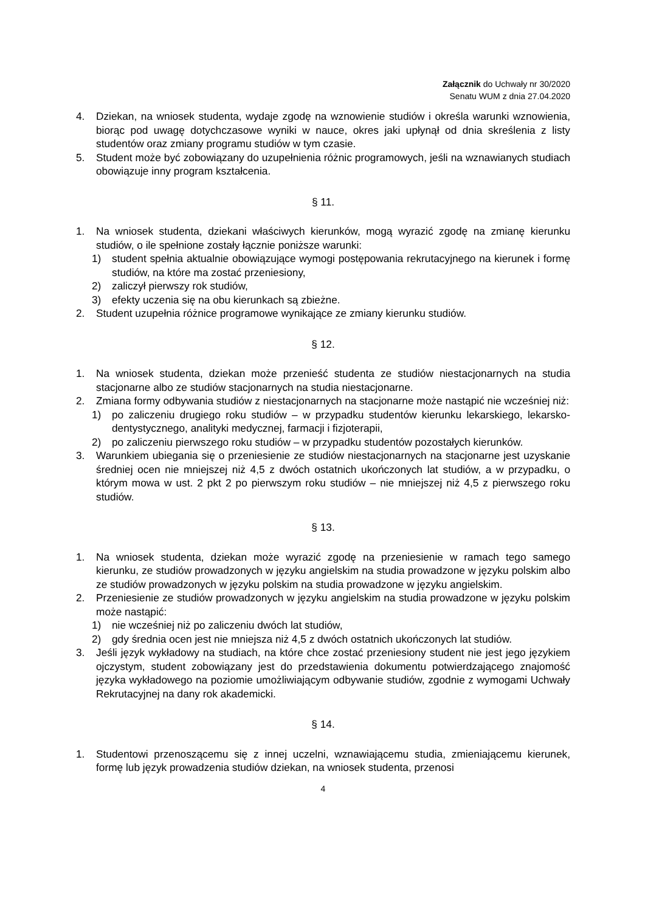Załącznik do Uchwały nr 30/2020
Senatu WUM z dnia 27.04.2020
4. Dziekan, na wniosek studenta, wydaje zgodę na wznowienie studiów i określa warunki wznowienia, biorąc pod uwagę dotychczasowe wyniki w nauce, okres jaki upłynął od dnia skreślenia z listy studentów oraz zmiany programu studiów w tym czasie.
5. Student może być zobowiązany do uzupełnienia różnic programowych, jeśli na wznawianych studiach obowiązuje inny program kształcenia.
§ 11.
1. Na wniosek studenta, dziekani właściwych kierunków, mogą wyrazić zgodę na zmianę kierunku studiów, o ile spełnione zostały łącznie poniższe warunki:
1) student spełnia aktualnie obowiązujące wymogi postępowania rekrutacyjnego na kierunek i formę studiów, na które ma zostać przeniesiony,
2) zaliczył pierwszy rok studiów,
3) efekty uczenia się na obu kierunkach są zbieżne.
2. Student uzupełnia różnice programowe wynikające ze zmiany kierunku studiów.
§ 12.
1. Na wniosek studenta, dziekan może przenieść studenta ze studiów niestacjonarnych na studia stacjonarne albo ze studiów stacjonarnych na studia niestacjonarne.
2. Zmiana formy odbywania studiów z niestacjonarnych na stacjonarne może nastąpić nie wcześniej niż:
1) po zaliczeniu drugiego roku studiów – w przypadku studentów kierunku lekarskiego, lekarsko-dentystycznego, analityki medycznej, farmacji i fizjoterapii,
2) po zaliczeniu pierwszego roku studiów – w przypadku studentów pozostałych kierunków.
3. Warunkiem ubiegania się o przeniesienie ze studiów niestacjonarnych na stacjonarne jest uzyskanie średniej ocen nie mniejszej niż 4,5 z dwóch ostatnich ukończonych lat studiów, a w przypadku, o którym mowa w ust. 2 pkt 2 po pierwszym roku studiów – nie mniejszej niż 4,5 z pierwszego roku studiów.
§ 13.
1. Na wniosek studenta, dziekan może wyrazić zgodę na przeniesienie w ramach tego samego kierunku, ze studiów prowadzonych w języku angielskim na studia prowadzone w języku polskim albo ze studiów prowadzonych w języku polskim na studia prowadzone w języku angielskim.
2. Przeniesienie ze studiów prowadzonych w języku angielskim na studia prowadzone w języku polskim może nastąpić:
1) nie wcześniej niż po zaliczeniu dwóch lat studiów,
2) gdy średnia ocen jest nie mniejsza niż 4,5 z dwóch ostatnich ukończonych lat studiów.
3. Jeśli język wykładowy na studiach, na które chce zostać przeniesiony student nie jest jego językiem ojczystym, student zobowiązany jest do przedstawienia dokumentu potwierdzającego znajomość języka wykładowego na poziomie umożliwiającym odbywanie studiów, zgodnie z wymogami Uchwały Rekrutacyjnej na dany rok akademicki.
§ 14.
1. Studentowi przenoszącemu się z innej uczelni, wznawiającemu studia, zmieniającemu kierunek, formę lub język prowadzenia studiów dziekan, na wniosek studenta, przenosi
4